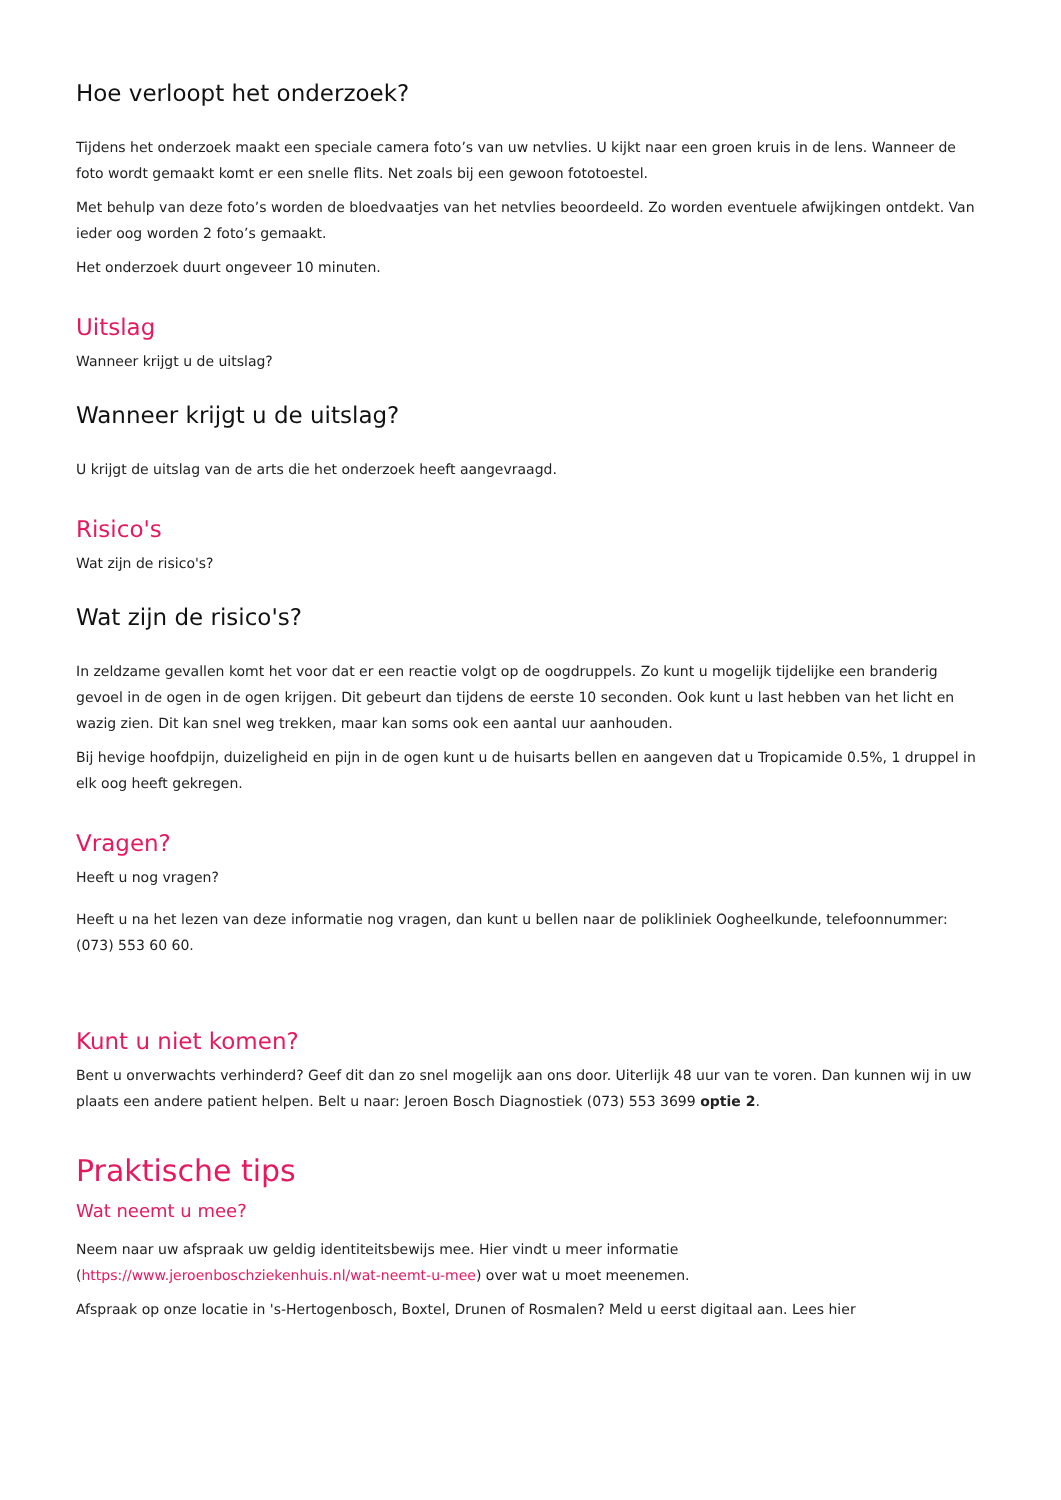Hoe verloopt het onderzoek?
Tijdens het onderzoek maakt een speciale camera foto’s van uw netvlies. U kijkt naar een groen kruis in de lens. Wanneer de foto wordt gemaakt komt er een snelle flits. Net zoals bij een gewoon fototoestel.
Met behulp van deze foto’s worden de bloedvaatjes van het netvlies beoordeeld. Zo worden eventuele afwijkingen ontdekt. Van ieder oog worden 2 foto’s gemaakt.
Het onderzoek duurt ongeveer 10 minuten.
Uitslag
Wanneer krijgt u de uitslag?
Wanneer krijgt u de uitslag?
U krijgt de uitslag van de arts die het onderzoek heeft aangevraagd.
Risico's
Wat zijn de risico's?
Wat zijn de risico's?
In zeldzame gevallen komt het voor dat er een reactie volgt op de oogdruppels. Zo kunt u mogelijk tijdelijke een branderig gevoel in de ogen in de ogen krijgen. Dit gebeurt dan tijdens de eerste 10 seconden. Ook kunt u last hebben van het licht en wazig zien. Dit kan snel weg trekken, maar kan soms ook een aantal uur aanhouden.
Bij hevige hoofdpijn, duizeligheid en pijn in de ogen kunt u de huisarts bellen en aangeven dat u Tropicamide 0.5%, 1 druppel in elk oog heeft gekregen.
Vragen?
Heeft u nog vragen?
Heeft u na het lezen van deze informatie nog vragen, dan kunt u bellen naar de polikliniek Oogheelkunde, telefoonnummer: (073) 553 60 60.
Kunt u niet komen?
Bent u onverwachts verhinderd? Geef dit dan zo snel mogelijk aan ons door. Uiterlijk 48 uur van te voren. Dan kunnen wij in uw plaats een andere patient helpen. Belt u naar: Jeroen Bosch Diagnostiek (073) 553 3699 optie 2.
Praktische tips
Wat neemt u mee?
Neem naar uw afspraak uw geldig identiteitsbewijs mee. Hier vindt u meer informatie (https://www.jeroenboschziekenhuis.nl/wat-neemt-u-mee) over wat u moet meenemen.
Afspraak op onze locatie in 's-Hertogenbosch, Boxtel, Drunen of Rosmalen? Meld u eerst digitaal aan. Lees hier